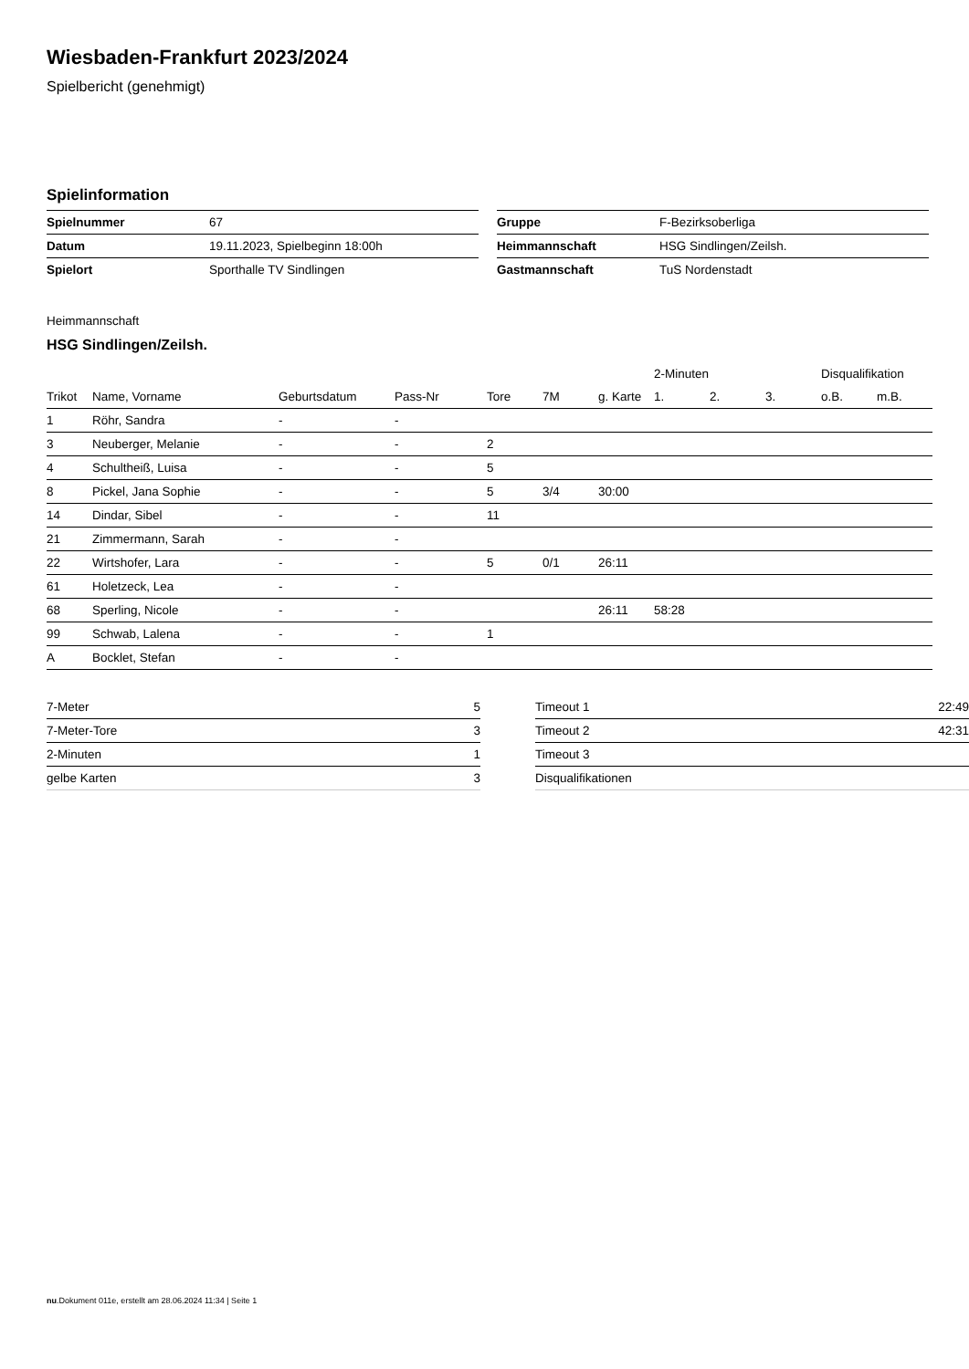Wiesbaden-Frankfurt 2023/2024
Spielbericht (genehmigt)
Spielinformation
| Spielnummer | 67 |
| Datum | 19.11.2023, Spielbeginn 18:00h |
| Spielort | Sporthalle TV Sindlingen |
| Gruppe | F-Bezirksoberliga |
| Heimmannschaft | HSG Sindlingen/Zeilsh. |
| Gastmannschaft | TuS Nordenstadt |
Heimmannschaft
HSG Sindlingen/Zeilsh.
| | | | | | | | 2-Minuten | | | Disqualifikation | |
| --- | --- | --- | --- | --- | --- | --- | --- | --- | --- | --- | --- |
| Trikot | Name, Vorname | Geburtsdatum | Pass-Nr | Tore | 7M | g. Karte | 1. | 2. | 3. | o.B. | m.B. |
| 1 | Röhr, Sandra | - | - | | | | | | | | |
| 3 | Neuberger, Melanie | - | - | 2 | | | | | | | |
| 4 | Schultheiß, Luisa | - | - | 5 | | | | | | | |
| 8 | Pickel, Jana Sophie | - | - | 5 | 3/4 | 30:00 | | | | | |
| 14 | Dindar, Sibel | - | - | 11 | | | | | | | |
| 21 | Zimmermann, Sarah | - | - | | | | | | | | |
| 22 | Wirtshofer, Lara | - | - | 5 | 0/1 | 26:11 | | | | | |
| 61 | Holetzeck, Lea | - | - | | | | | | | | |
| 68 | Sperling, Nicole | - | - | | | 26:11 | 58:28 | | | | |
| 99 | Schwab, Lalena | - | - | 1 | | | | | | | |
| A | Bocklet, Stefan | - | - | | | | | | | | |
| 7-Meter | 5 |
| 7-Meter-Tore | 3 |
| 2-Minuten | 1 |
| gelbe Karten | 3 |
| Timeout 1 | 22:49 |
| Timeout 2 | 42:31 |
| Timeout 3 | |
| Disqualifikationen | |
nu.Dokument 011e, erstellt am 28.06.2024 11:34 | Seite 1